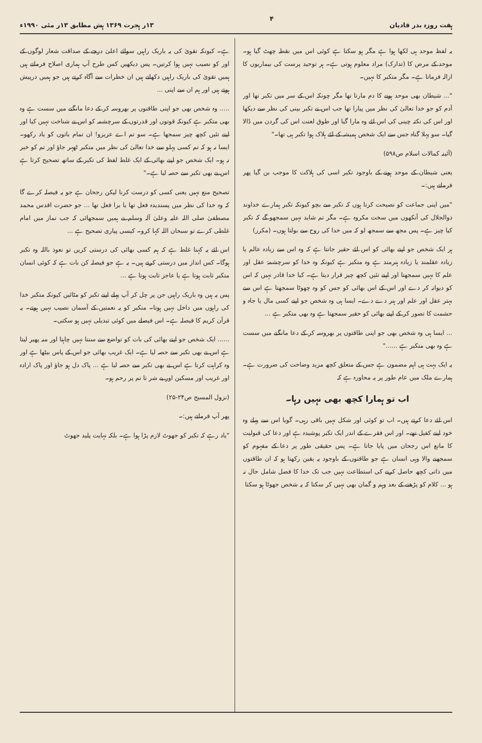ہفت روزہ بدر قادیان ۴ ۱۳ر ہجرت ۱۳۶۹ ہش مطابق ۱۳ر مئی ۱۹۹۰ء
یہ لفظ موحد ہی لکھا ہوا ہے مگر ہو سکتا ہے کوئی اس میں نقطہ چھٹ گیا ہو۔ موحد کے مرض کا (تدارک) مراد معلوم ہوتی ہے۔ ہر توحید پرست کی بیماریوں کا ازالہ فرماتا ہے۔ مگر متکبر کا نہیں۔
"... شیطان بھی موحد ہونے کا دم مارتا تھا مگر چونکہ اس کے سر میں تکبر تھا اور آدم کو جو خدا تعالیٰ کی نظر میں پیارا تھا جب اس نے تکبر بینی کی نظر سے دیکھا اور اس کی نکتہ چینی کی اس لئے وہ مارا گیا اور طوق لعنت اس کی گردن میں ڈالا گیا۔ سو پہلا گناہ جس سے ایک شخص ہمیشہ کے لئے ہلاک ہوا تکبر ہی تھا۔"
(آئینہ کمالات اسلام ص۵۹۸)
یعنی شیطان کے موحد ہونے کے باوجود تکبر اسی کی ہلاکت کا موجب بن گیا پھر فرماتے ہیں:۔
"میں اپنی جماعت کو نصیحت کرتا ہوں کہ تکبر سے بچو کیونکہ تکبر ہمارے خداوند ذوالجلال کی آنکھوں میں سخت مکروہ ہے۔ مگر تم شاید نہیں سمجھو گے کہ تکبر کیا چیز ہے۔ پس مجھ سے سمجھ لو کہ میں خدا کی روح سے بولتا ہوں۔ (مکرر)
ہر ایک شخص جو اپنے بھائی کو اس لئے حقیر جانتا ہے کہ وہ اس سے زیادہ عالم یا زیادہ عقلمند یا زیادہ ہنرمند ہے وہ متکبر ہے کیونکہ وہ خدا کو سرچشمۂ عقل اور علم کا نہیں سمجھتا اور اپنے تئیں کچھ چیز قرار دیتا ہے۔ کیا خدا قادر نہیں کہ اس کو دیوانہ کر دے اور اس کے اس بھائی کو جس کو وہ چھوٹا سمجھتا ہے اس سے بہتر عقل اور علم اور ہنر دے دے۔ ایسا ہی وہ شخص جو اپنے کسی مال یا جاہ و حشمت کا تصور کر کے اپنے بھائی کو حقیر سمجھتا ہے وہ بھی متکبر ہے ...
... ایسا ہی وہ شخص بھی جو اپنی طاقتوں پر بھروسہ کر کے دعا مانگنے میں سست ہے وہ بھی متکبر ہے ......"
یہ ایک بہت ہی اہم مضمون ہے جس کے متعلق کچھ مزید وضاحت کی ضرورت ہے۔ ہمارے ملک میں عام طور پر یہ محاورہ ہے کہ
اب تو ہمارا کچھ بھی نہیں رہا۔
اس لئے دعا کرتے ہیں۔ اب تو کوئی اور شکل نہیں باقی رہی۔ گویا اس سے پہلے وہ خود اپنے کفیل تھے۔ اور اس فقرے کے اندر ایک تکبر پوشیدہ ہے اور دعا کی قبولیت کا مانع اس رجحان میں پایا جاتا ہے۔ پس حقیقی طور پر دعا کے مفہوم کو سمجھنے والا وہی انسان ہے جو طاقتوں کے باوجود یہ یقین رکھتا ہو کہ ان طاقتوں میں ذاتی کچھ حاصل کرنے کی استطاعت نہیں جب تک خدا کا فضل شامل حال نہ ہو ... کلام کو پڑھنے کے بعد وہم و گمان بھی نہیں کر سکتا کہ یہ شخص جھوٹا ہو سکتا
ہے۔ کیونکہ تقویٰ کی یہ باریک راہیں سوائے اعلیٰ درجے کے صداقت شعار لوگوں کے اور کو نصیب نہیں ہوا کرتیں۔ پس دیکھیں کس طرح آپ ہماری اصلاح فرماتے ہیں ہمیں تقویٰ کی باریک راہیں دکھاتے ہیں ان خطرات سے آگاہ کرتے ہیں جو ہمیں درپیش ہوتے ہیں اور ہم ان سے اپنی ...
..... وہ شخص بھی جو اپنی طاقتوں پر بھروسہ کر کے دعا مانگنے میں سست ہے وہ بھی متکبر ہے کیونکہ قوتوں اور قدرتوں کے سرچشمہ کو اس نے شناخت نہیں کیا اور اپنے تئیں کچھ چیز سمجھا ہے۔ سو تم اے عزیزو! ان تمام باتوں کو یاد رکھو۔ ایسا نہ ہو کہ تم کسی پہلو سے خدا تعالیٰ کی نظر میں متکبر ٹھہر جاؤ اور تم کو خبر نہ ہو۔ ایک شخص جو اپنے بھائی کے ایک غلط لفظ کی تکبر کے ساتھ تصحیح کرتا ہے اس نے بھی تکبر سے حصہ لیا ہے۔"
تصحیح منع نہیں یعنی کسی کو درست کرنا لیکن رجحان ہے جو یہ فیصلہ کرے گا کہ وہ خدا کی نظر میں پسندیدہ فعل تھا یا برا فعل تھا ... جو حضرت اقدس محمد مصطفیٰ صلی اللہ علیہ وعلیٰ آلہ وسلم نے ہمیں سمجھائی کہ جب نماز میں امام غلطی کرے تو سبحان اللہ کہا کرو۔ کیسی پیاری تصحیح ہے ...
اس لئے یہ کہنا غلط ہے کہ ہم کسی بھائی کی درستی کریں تو نعوذ باللہ وہ تکبر ہوگا۔ کس انداز میں درستی کرتے ہیں۔ یہ ہے جو فیصلہ کن بات ہے کہ کوئی انسان متکبر ثابت ہوتا ہے یا عاجز ثابت ہوتا ہے ...
پس یہ ہیں وہ باریک راہیں جن پر چل کر آپ پہلے اپنے تکبر کو مٹائیں کیونکہ متکبر خدا کی راہوں میں داخل نہیں ہوتا۔ متکبر کو یہ نعمتیں کے آسمان نصیب نہیں ہوتے۔ یہ قرآن کریم کا فیصلہ ہے۔ اس فیصلے میں کوئی تبدیلی نہیں ہو سکتی۔
...... ایک شخص جو اپنے بھائی کی بات کو تواضع سے سننا نہیں چاہتا اور منہ پھیر لیتا ہے اس نے بھی تکبر سے حصہ لیا ہے۔ ایک غریب بھائی جو اس کے پاس بیٹھا ہے اور وہ کراہت کرتا ہے اس نے بھی تکبر سے حصہ لیا ہے ... پاک دل ہو جاؤ اور پاک ارادہ اور غریب اور مسکین اور بے شر تا تم پر رحم ہو۔
(نزول المسیح ص۲۴-۲۵)
پھر آپ فرماتے ہیں:۔
"یاد رہے کہ تکبر کو جھوٹ لازم پڑا ہوا ہے۔ بلکہ نہایت پلید جھوٹ